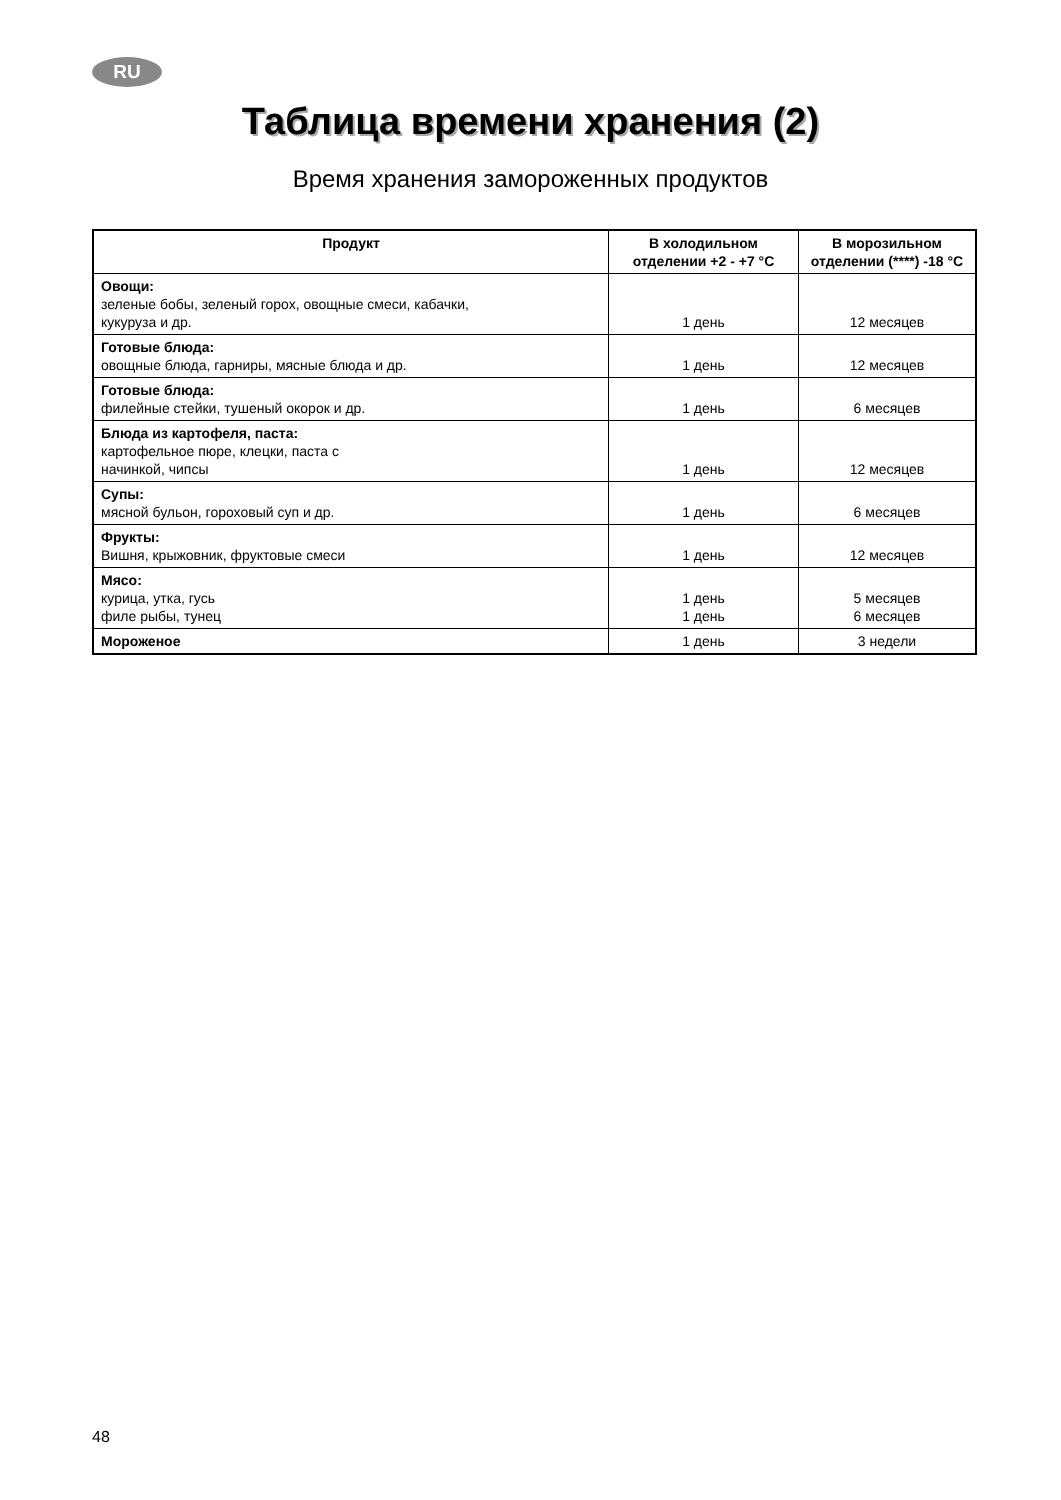RU
Таблица времени хранения (2)
Время хранения замороженных продуктов
| Продукт | В холодильном отделении +2 - +7 °C | В морозильном отделении (****) -18 °C |
| --- | --- | --- |
| Овощи: зеленые бобы, зеленый горох, овощные смеси, кабачки, кукуруза и др. | 1 день | 12 месяцев |
| Готовые блюда: овощные блюда, гарниры, мясные блюда и др. | 1 день | 12 месяцев |
| Готовые блюда: филейные стейки, тушеный окорок и др. | 1 день | 6 месяцев |
| Блюда из картофеля, паста: картофельное пюре, клецки, паста с начинкой, чипсы | 1 день | 12 месяцев |
| Супы: мясной бульон, гороховый суп и др. | 1 день | 6 месяцев |
| Фрукты: Вишня, крыжовник, фруктовые смеси | 1 день | 12 месяцев |
| Мясо: курица, утка, гусь филе рыбы, тунец | 1 день 1 день | 5 месяцев 6 месяцев |
| Мороженое | 1 день | 3 недели |
48